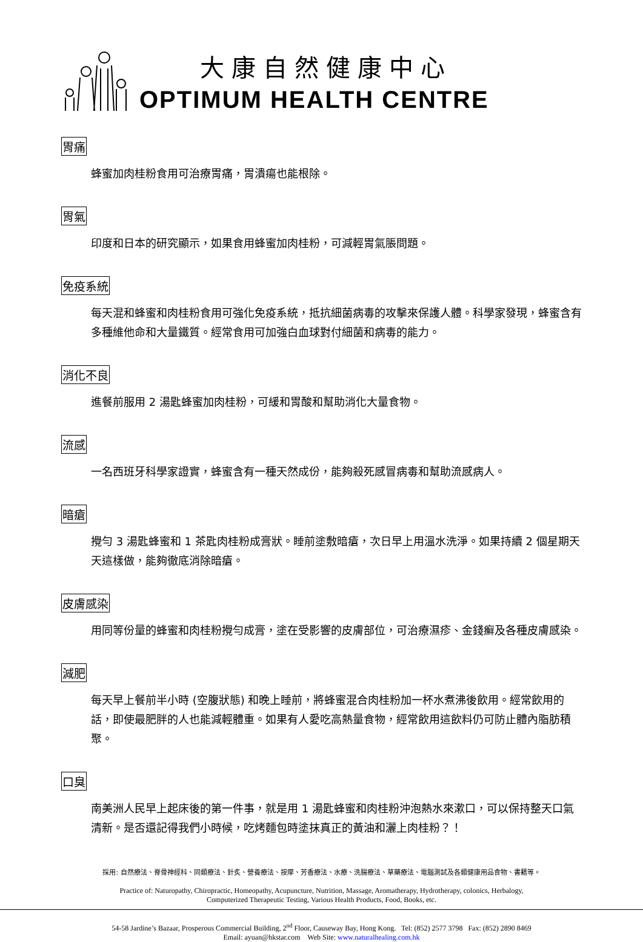大康自然健康中心
OPTIMUM HEALTH CENTRE
胃痛
蜂蜜加肉桂粉食用可治療胃痛，胃潰瘍也能根除。
胃氣
印度和日本的研究顯示，如果食用蜂蜜加肉桂粉，可減輕胃氣脹問題。
免疫系統
每天混和蜂蜜和肉桂粉食用可強化免疫系統，抵抗細菌病毒的攻擊來保護人體。科學家發現，蜂蜜含有多種維他命和大量鐵質。經常食用可加強白血球對付細菌和病毒的能力。
消化不良
進餐前服用 2 湯匙蜂蜜加肉桂粉，可緩和胃酸和幫助消化大量食物。
流感
一名西班牙科學家證實，蜂蜜含有一種天然成份，能夠殺死感冒病毒和幫助流感病人。
暗瘡
攪勻 3 湯匙蜂蜜和 1 茶匙肉桂粉成膏狀。睡前塗敷暗瘡，次日早上用溫水洗淨。如果持續 2 個星期天天這樣做，能夠徹底消除暗瘡。
皮膚感染
用同等份量的蜂蜜和肉桂粉攪勻成膏，塗在受影響的皮膚部位，可治療濕疹、金錢癬及各種皮膚感染。
減肥
每天早上餐前半小時 (空腹狀態) 和晚上睡前，將蜂蜜混合肉桂粉加一杯水煮沸後飲用。經常飲用的話，即使最肥胖的人也能減輕體重。如果有人愛吃高熱量食物，經常飲用這飲料仍可防止體內脂肪積聚。
口臭
南美洲人民早上起床後的第一件事，就是用 1 湯匙蜂蜜和肉桂粉沖泡熱水來漱口，可以保持整天口氣清新。是否還記得我們小時候，吃烤麵包時塗抹真正的黃油和灑上肉桂粉？！
採用: 自然療法、脊骨神經科、同類療法、針炙、營養療法、按摩、芳香療法、水療、洗腸療法、草藥療法、電腦測試及各類健康用品食物、書籍等。
Practice of: Naturopathy, Chiropractic, Homeopathy, Acupuncture, Nutrition, Massage, Aromatherapy, Hydrotherapy, colonics, Herbalogy,
Computerized Therapeutic Testing, Various Health Products, Food, Books, etc.
54-58 Jardine’s Bazaar, Prosperous Commercial Building, 2<sup>nd</sup> Floor, Causeway Bay, Hong Kong. Tel: (852) 2577 3798 Fax: (852) 2890 8469
Email: ayuan@hkstar.com Web Site: www.naturalhealing.com.hk